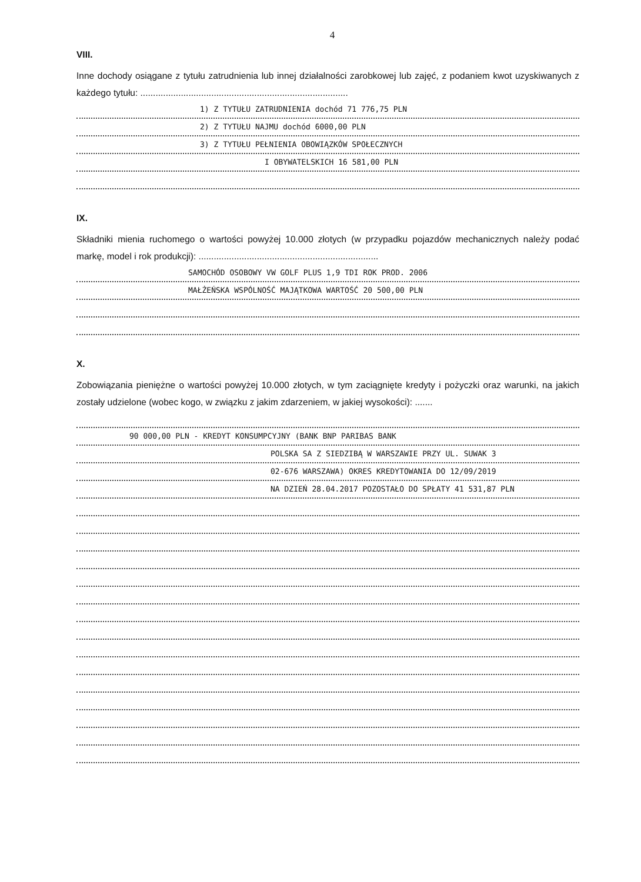4
VIII.
Inne dochody osiągane z tytułu zatrudnienia lub innej działalności zarobkowej lub zajęć, z podaniem kwot uzyskiwanych z każdego tytułu: ..................................................................................
1) Z TYTUŁU ZATRUDNIENIA dochód 71 776,75 PLN
2) Z TYTUŁU NAJMU dochód 6000,00 PLN
3) Z TYTUŁU PEŁNIENIA OBOWIĄZKÓW SPOŁECZNYCH
I OBYWATELSKICH 16 581,00 PLN
IX.
Składniki mienia ruchomego o wartości powyżej 10.000 złotych (w przypadku pojazdów mechanicznych należy podać markę, model i rok produkcji): .......................................................................
SAMOCHÓD OSOBOWY VW GOLF PLUS 1,9 TDI ROK PROD. 2006
MAŁŻEŃSKA WSPÓLNOŚĆ MAJĄTKOWA WARTOŚĆ 20 500,00 PLN
X.
Zobowiązania pieniężne o wartości powyżej 10.000 złotych, w tym zaciągnięte kredyty i pożyczki oraz warunki, na jakich zostały udzielone (wobec kogo, w związku z jakim zdarzeniem, w jakiej wysokości): .......
90 000,00 PLN - KREDYT KONSUMPCYJNY (BANK BNP PARIBAS BANK
POLSKA SA Z SIEDZIBĄ W WARSZAWIE PRZY UL. SUWAK 3
02-676 WARSZAWA) OKRES KREDYTOWANIA DO 12/09/2019
NA DZIEŃ 28.04.2017 POZOSTAŁO DO SPŁATY 41 531,87 PLN